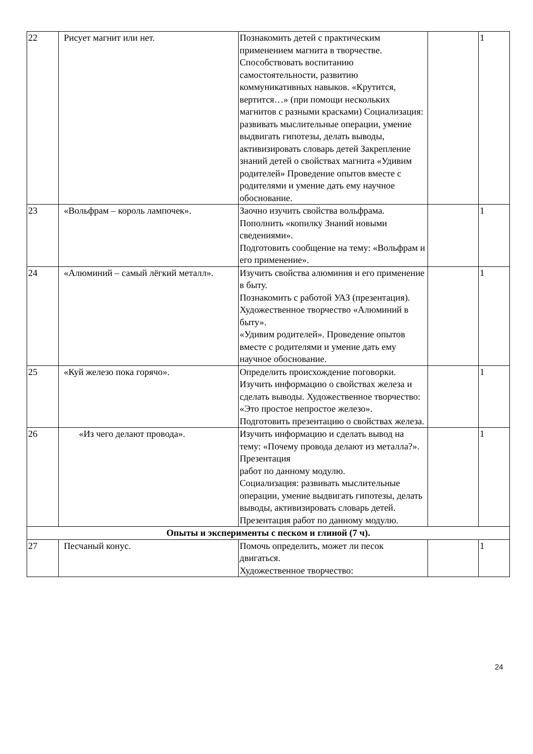| 22 | Рисует магнит или нет. | Познакомить детей с практическим применением магнита в творчестве. Способствовать воспитанию самостоятельности, развитию коммуникативных навыков. «Крутится, вертится…» (при помощи нескольких магнитов с разными красками) Социализация: развивать мыслительные операции, умение выдвигать гипотезы, делать выводы, активизировать словарь детей Закрепление знаний детей о свойствах магнита «Удивим родителей» Проведение опытов вместе с родителями и умение дать ему научное обоснование. | | 1 |
| 23 | «Вольфрам – король лампочек». | Заочно изучить свойства вольфрама. Пополнить «копилку Знаний новыми сведениями». Подготовить сообщение на тему: «Вольфрам и его применение». | | 1 |
| 24 | «Алюминий – самый лёгкий металл». | Изучить свойства алюминия и его применение в быту. Познакомить с работой УАЗ (презентация). Художественное творчество «Алюминий в быту». «Удивим родителей». Проведение опытов вместе с родителями и умение дать ему научное обоснование. | | 1 |
| 25 | «Куй железо пока горячо». | Определить происхождение поговорки. Изучить информацию о свойствах железа и сделать выводы. Художественное творчество: «Это простое непростое железо». Подготовить презентацию о свойствах железа. | | 1 |
| 26 | «Из чего делают провода». | Изучить информацию и сделать вывод на тему: «Почему провода делают из металла?». Презентация работ по данному модулю. Социализация: развивать мыслительные операции, умение выдвигать гипотезы, делать выводы, активизировать словарь детей. Презентация работ по данному модулю. | | 1 |
| Опыты и эксперименты с песком и глиной (7 ч). | | | | |
| 27 | Песчаный конус. | Помочь определить, может ли песок двигаться. Художественное творчество: | | 1 |
24